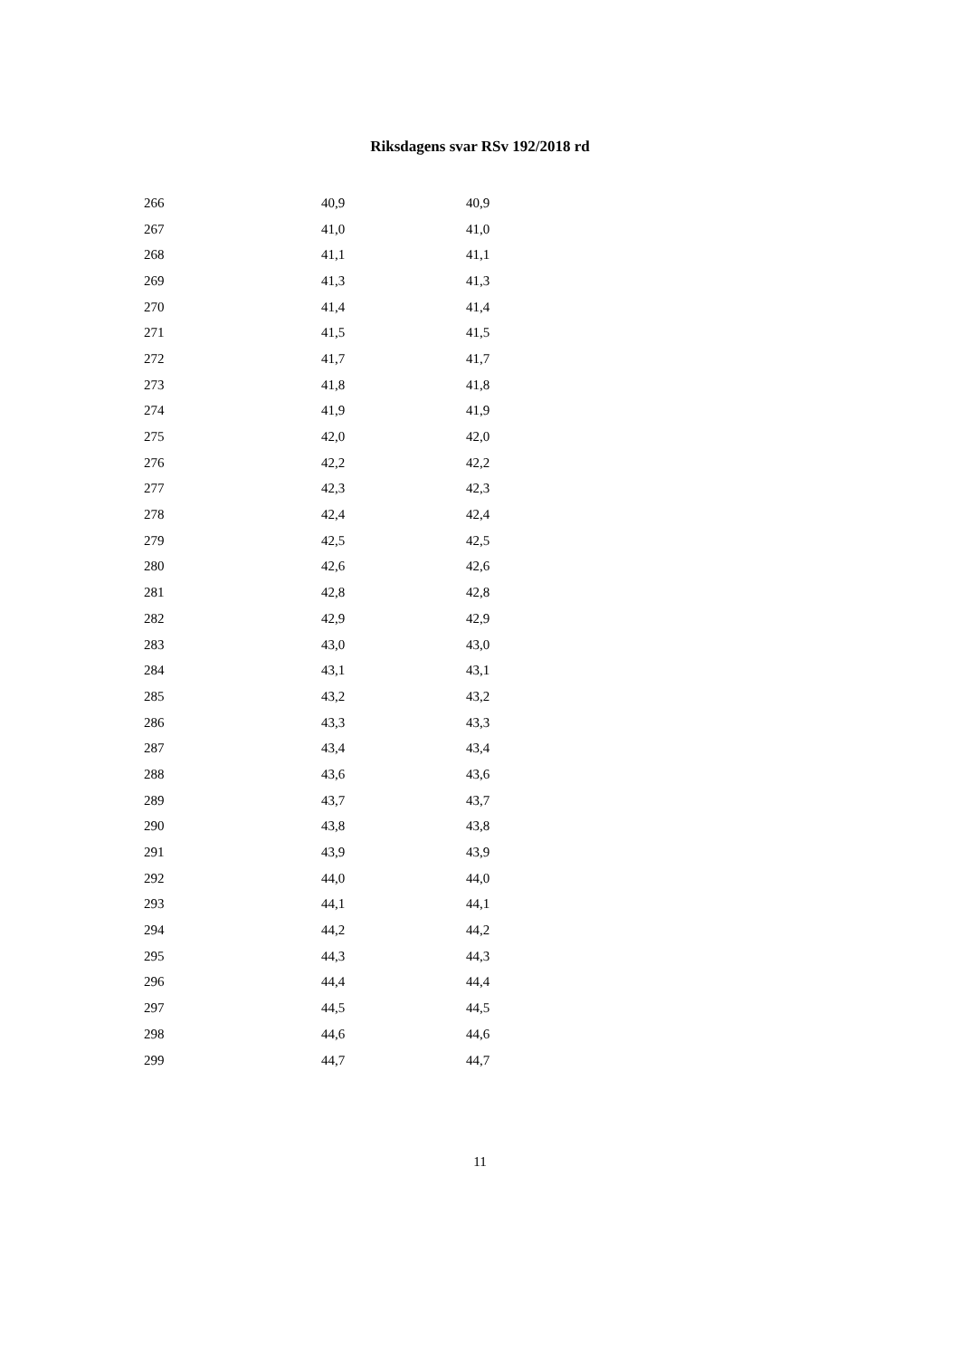Riksdagens svar RSv 192/2018 rd
| 266 | 40,9 | 40,9 |
| 267 | 41,0 | 41,0 |
| 268 | 41,1 | 41,1 |
| 269 | 41,3 | 41,3 |
| 270 | 41,4 | 41,4 |
| 271 | 41,5 | 41,5 |
| 272 | 41,7 | 41,7 |
| 273 | 41,8 | 41,8 |
| 274 | 41,9 | 41,9 |
| 275 | 42,0 | 42,0 |
| 276 | 42,2 | 42,2 |
| 277 | 42,3 | 42,3 |
| 278 | 42,4 | 42,4 |
| 279 | 42,5 | 42,5 |
| 280 | 42,6 | 42,6 |
| 281 | 42,8 | 42,8 |
| 282 | 42,9 | 42,9 |
| 283 | 43,0 | 43,0 |
| 284 | 43,1 | 43,1 |
| 285 | 43,2 | 43,2 |
| 286 | 43,3 | 43,3 |
| 287 | 43,4 | 43,4 |
| 288 | 43,6 | 43,6 |
| 289 | 43,7 | 43,7 |
| 290 | 43,8 | 43,8 |
| 291 | 43,9 | 43,9 |
| 292 | 44,0 | 44,0 |
| 293 | 44,1 | 44,1 |
| 294 | 44,2 | 44,2 |
| 295 | 44,3 | 44,3 |
| 296 | 44,4 | 44,4 |
| 297 | 44,5 | 44,5 |
| 298 | 44,6 | 44,6 |
| 299 | 44,7 | 44,7 |
11